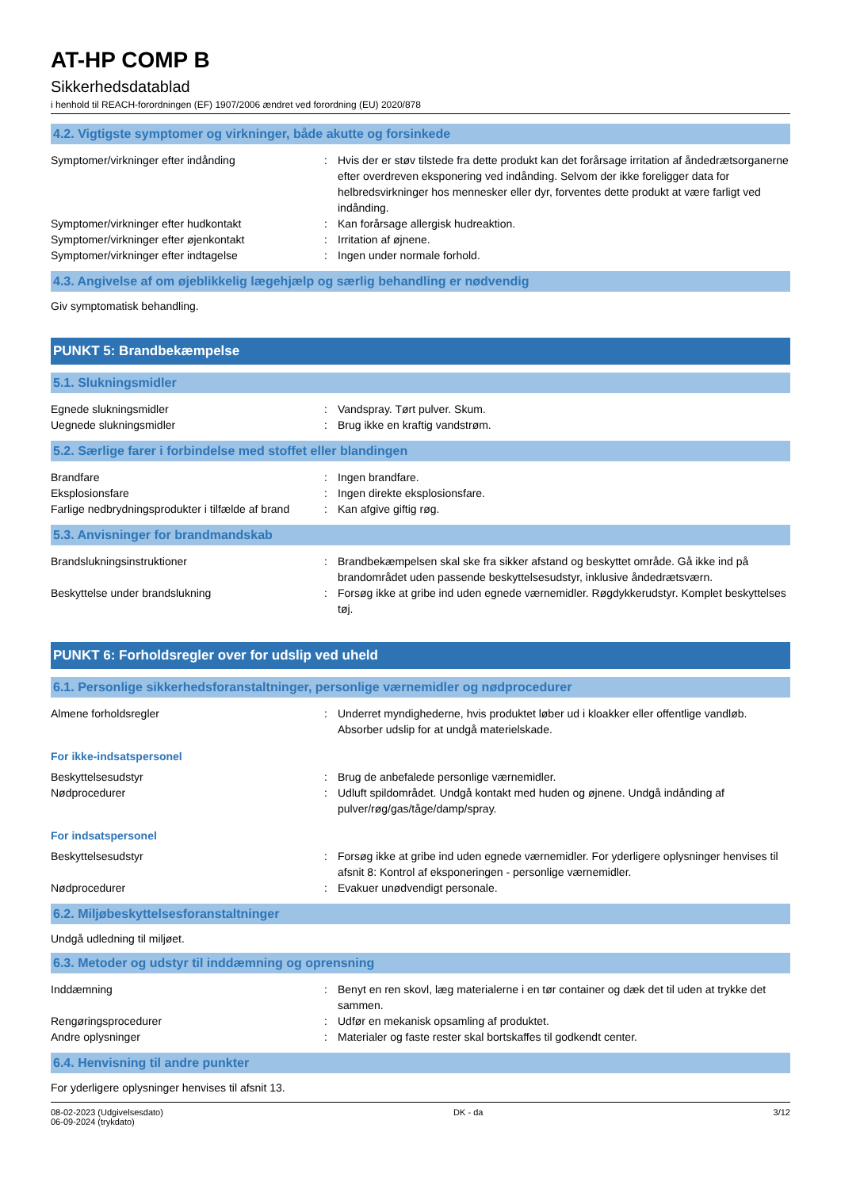AT-HP COMP B
Sikkerhedsdatablad
i henhold til REACH-forordningen (EF) 1907/2006 ændret ved forordning (EU) 2020/878
4.2. Vigtigste symptomer og virkninger, både akutte og forsinkede
Symptomer/virkninger efter indånding : Hvis der er støv tilstede fra dette produkt kan det forårsage irritation af åndedrætsorganerne efter overdreven eksponering ved indånding. Selvom der ikke foreligger data for helbredsvirkninger hos mennesker eller dyr, forventes dette produkt at være farligt ved indånding.
Symptomer/virkninger efter hudkontakt : Kan forårsage allergisk hudreaktion.
Symptomer/virkninger efter øjenkontakt : Irritation af øjnene.
Symptomer/virkninger efter indtagelse : Ingen under normale forhold.
4.3. Angivelse af om øjeblikkelig lægehjælp og særlig behandling er nødvendig
Giv symptomatisk behandling.
PUNKT 5: Brandbekæmpelse
5.1. Slukningsmidler
Egnede slukningsmidler : Vandspray. Tørt pulver. Skum.
Uegnede slukningsmidler : Brug ikke en kraftig vandstrøm.
5.2. Særlige farer i forbindelse med stoffet eller blandingen
Brandfare : Ingen brandfare.
Eksplosionsfare : Ingen direkte eksplosionsfare.
Farlige nedbrydningsprodukter i tilfælde af brand
: Kan afgive giftig røg.
5.3. Anvisninger for brandmandskab
Brandslukningsinstruktioner : Brandbekæmpelsen skal ske fra sikker afstand og beskyttet område. Gå ikke ind på brandområdet uden passende beskyttelsesudstyr, inklusive åndedrætsværn.
Beskyttelse under brandslukning : Forsøg ikke at gribe ind uden egnede værnemidler. Røgdykkerudstyr. Komplet beskyttelses tøj.
PUNKT 6: Forholdsregler over for udslip ved uheld
6.1. Personlige sikkerhedsforanstaltninger, personlige værnemidler og nødprocedurer
Almene forholdsregler : Underret myndighederne, hvis produktet løber ud i kloakker eller offentlige vandløb. Absorber udslip for at undgå materielskade.
For ikke-indsatspersonel
Beskyttelsesudstyr : Brug de anbefalede personlige værnemidler.
Nødprocedurer : Udluft spildområdet. Undgå kontakt med huden og øjnene. Undgå indånding af pulver/røg/gas/tåge/damp/spray.
For indsatspersonel
Beskyttelsesudstyr : Forsøg ikke at gribe ind uden egnede værnemidler. For yderligere oplysninger henvises til afsnit 8: Kontrol af eksponeringen - personlige værnemidler.
Nødprocedurer : Evakuer unødvendigt personale.
6.2. Miljøbeskyttelsesforanstaltninger
Undgå udledning til miljøet.
6.3. Metoder og udstyr til inddæmning og oprensning
Inddæmning : Benyt en ren skovl, læg materialerne i en tør container og dæk det til uden at trykke det sammen.
Rengøringsprocedurer : Udfør en mekanisk opsamling af produktet.
Andre oplysninger : Materialer og faste rester skal bortskaffes til godkendt center.
6.4. Henvisning til andre punkter
For yderligere oplysninger henvises til afsnit 13.
08-02-2023 (Udgivelsesdato)
06-09-2024 (trykdato)
DK - da 3/12